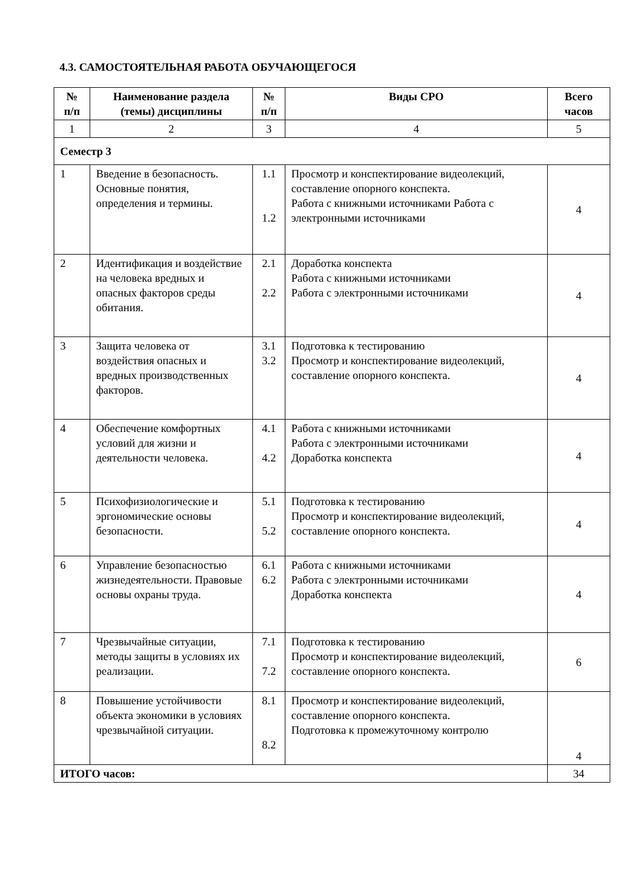4.3. САМОСТОЯТЕЛЬНАЯ РАБОТА ОБУЧАЮЩЕГОСЯ
| № п/п | Наименование раздела (темы) дисциплины | № п/п | Виды СРО | Всего часов |
| --- | --- | --- | --- | --- |
| 1 | 2 | 3 | 4 | 5 |
| Семестр 3 | | | | |
| 1 | Введение в безопасность. Основные понятия, определения и термины. | 1.1 1.2 | Просмотр и конспектирование видеолекций, составление опорного конспекта. Работа с книжными источниками Работа с электронными источниками | 4 |
| 2 | Идентификация и воздействие на человека вредных и опасных факторов среды обитания. | 2.1 2.2 | Доработка конспекта Работа с книжными источниками Работа с электронными источниками | 4 |
| 3 | Защита человека от воздействия опасных и вредных производственных факторов. | 3.1 3.2 | Подготовка к тестированию Просмотр и конспектирование видеолекций, составление опорного конспекта. | 4 |
| 4 | Обеспечение комфортных условий для жизни и деятельности человека. | 4.1 4.2 | Работа с книжными источниками Работа с электронными источниками Доработка конспекта | 4 |
| 5 | Психофизиологические и эргономические основы безопасности. | 5.1 5.2 | Подготовка к тестированию Просмотр и конспектирование видеолекций, составление опорного конспекта. | 4 |
| 6 | Управление безопасностью жизнедеятельности. Правовые основы охраны труда. | 6.1 6.2 | Работа с книжными источниками Работа с электронными источниками Доработка конспекта | 4 |
| 7 | Чрезвычайные ситуации, методы защиты в условиях их реализации. | 7.1 7.2 | Подготовка к тестированию Просмотр и конспектирование видеолекций, составление опорного конспекта. | 6 |
| 8 | Повышение устойчивости объекта экономики в условиях чрезвычайной ситуации. | 8.1 8.2 | Просмотр и конспектирование видеолекций, составление опорного конспекта. Подготовка к промежуточному контролю | 4 |
| ИТОГО часов: | | | | 34 |